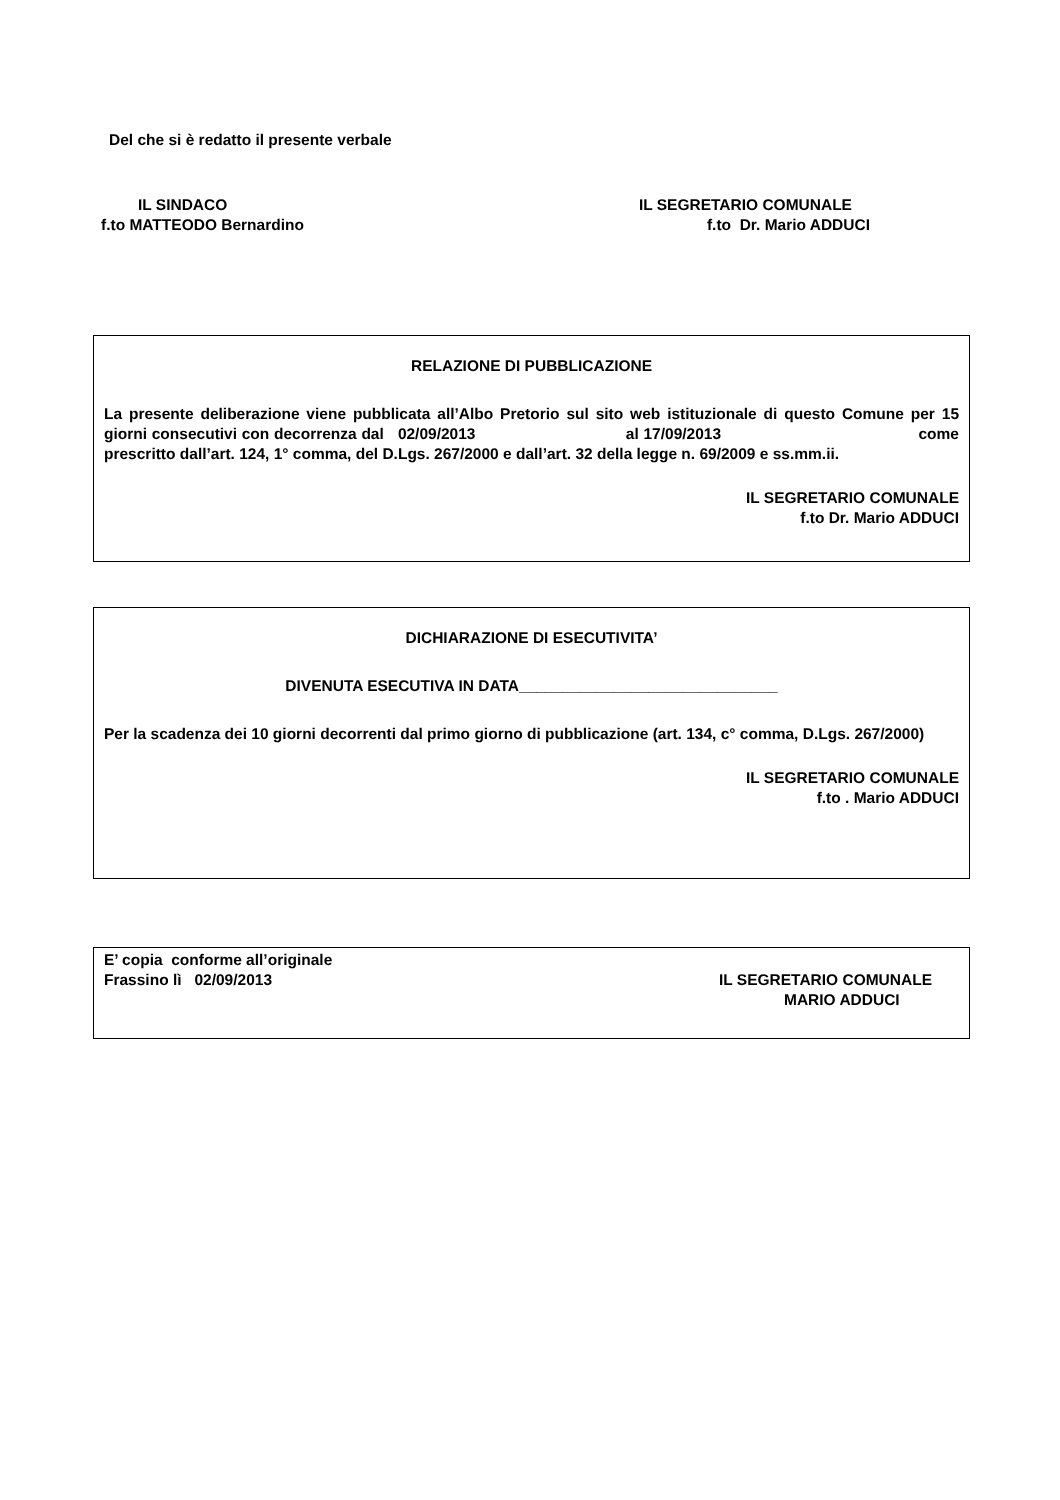Del che si è redatto il presente verbale
IL SINDACO
f.to MATTEODO Bernardino
IL SEGRETARIO COMUNALE
f.to Dr. Mario ADDUCI
RELAZIONE DI PUBBLICAZIONE
La presente deliberazione viene pubblicata all’Albo Pretorio sul sito web istituzionale di questo Comune per 15 giorni consecutivi con decorrenza dal 02/09/2013 al 17/09/2013 come prescritto dall’art. 124, 1° comma, del D.Lgs. 267/2000 e dall’art. 32 della legge n. 69/2009 e ss.mm.ii.
IL SEGRETARIO COMUNALE
f.to Dr. Mario ADDUCI
DICHIARAZIONE DI ESECUTIVITA’
DIVENUTA ESECUTIVA IN DATA______________________________
Per la scadenza dei 10 giorni decorrenti dal primo giorno di pubblicazione (art. 134, c° comma, D.Lgs. 267/2000)
IL SEGRETARIO COMUNALE
f.to . Mario ADDUCI
E’ copia conforme all’originale
Frassino lì 02/09/2013
IL SEGRETARIO COMUNALE
MARIO ADDUCI